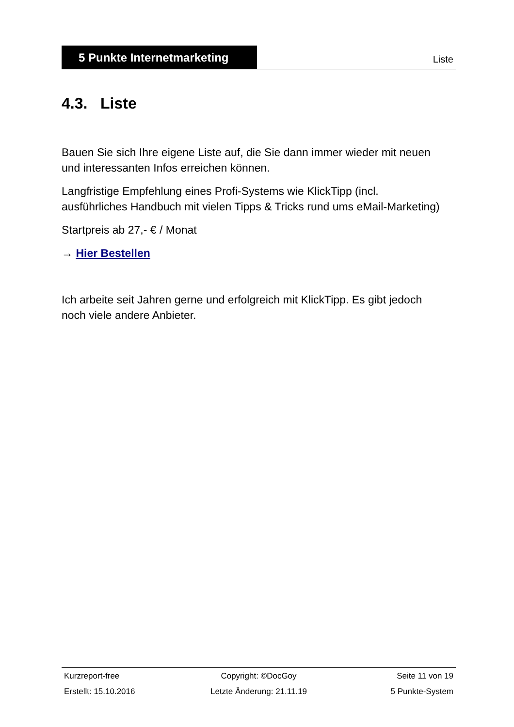5 Punkte Internetmarketing
Liste
4.3. Liste
Bauen Sie sich Ihre eigene Liste auf, die Sie dann immer wieder mit neuen und interessanten Infos erreichen können.
Langfristige Empfehlung eines Profi-Systems wie KlickTipp (incl. ausführliches Handbuch mit vielen Tipps & Tricks rund ums eMail-Marketing)
Startpreis ab 27,- € / Monat
→ Hier Bestellen
Ich arbeite seit Jahren gerne und erfolgreich mit KlickTipp. Es gibt jedoch noch viele andere Anbieter.
Kurzreport-free Copyright: ©DocGoy Seite 11 von 19
Erstellt: 15.10.2016 Letzte Änderung: 21.11.19 5 Punkte-System